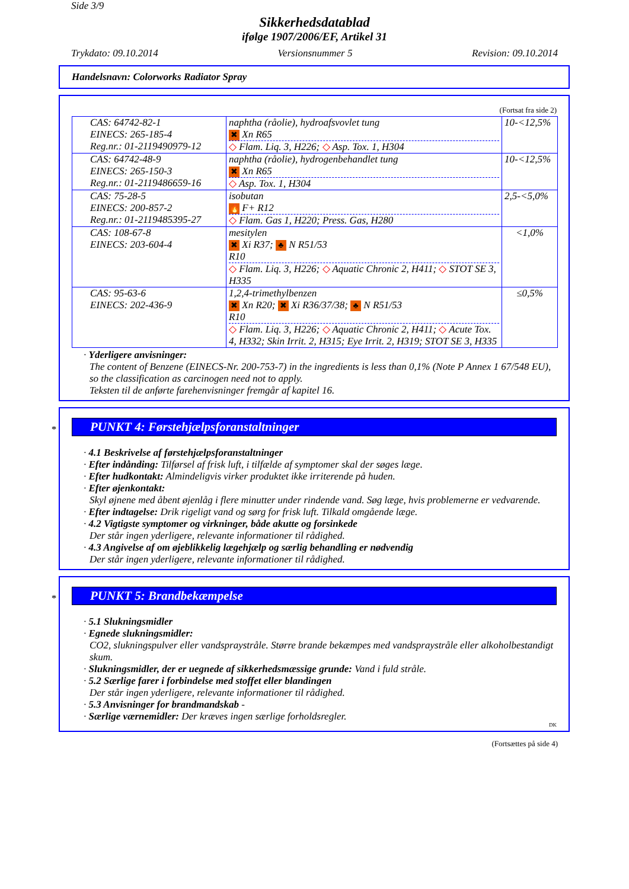Side 3/9
Sikkerhedsdatablad
ifølge 1907/2006/EF, Artikel 31
Trykdato: 09.10.2014 Versionsnummer 5 Revision: 09.10.2014
Handelsnavn: Colorworks Radiator Spray
(Fortsat fra side 2)
| CAS: 64742-82-1 EINECS: 265-185-4 Reg.nr.: 01-2119490979-12 | naphtha (råolie), hydroafsvovlet tung ✖ Xn R65 ◇ Flam. Liq. 3, H226; ◇ Asp. Tox. 1, H304 | 10-<12,5% |
| CAS: 64742-48-9 EINECS: 265-150-3 Reg.nr.: 01-2119486659-16 | naphtha (råolie), hydrogenbehandlet tung ✖ Xn R65 ◇ Asp. Tox. 1, H304 | 10-<12,5% |
| CAS: 75-28-5 EINECS: 200-857-2 Reg.nr.: 01-2119485395-27 | isobutan 🔥 F+ R12 ◇ Flam. Gas 1, H220; Press. Gas, H280 | 2,5-<5,0% |
| CAS: 108-67-8 EINECS: 203-604-4 | mesitylen ✖ Xi R37; ♣ N R51/53 R10 ◇ Flam. Liq. 3, H226; ◇ Aquatic Chronic 2, H411; ◇ STOT SE 3, H335 | <1,0% |
| CAS: 95-63-6 EINECS: 202-436-9 | 1,2,4-trimethylbenzen ✖ Xn R20; ✖ Xi R36/37/38; ♣ N R51/53 R10 ◇ Flam. Liq. 3, H226; ◇ Aquatic Chronic 2, H411; ◇ Acute Tox. 4, H332; Skin Irrit. 2, H315; Eye Irrit. 2, H319; STOT SE 3, H335 | ≤0,5% |
· Yderligere anvisninger:
The content of Benzene (EINECS-Nr. 200-753-7) in the ingredients is less than 0,1% (Note P Annex 1 67/548 EU), so the classification as carcinogen need not to apply.
Teksten til de anførte farehenvisninger fremgår af kapitel 16.
*
PUNKT 4: Førstehjælpsforanstaltninger
· 4.1 Beskrivelse af førstehjælpsforanstaltninger
· Efter indånding: Tilførsel af frisk luft, i tilfælde af symptomer skal der søges læge.
· Efter hudkontakt: Almindeligvis virker produktet ikke irriterende på huden.
· Efter øjenkontakt:
Skyl øjnene med åbent øjenlåg i flere minutter under rindende vand. Søg læge, hvis problemerne er vedvarende.
· Efter indtagelse: Drik rigeligt vand og sørg for frisk luft. Tilkald omgående læge.
· 4.2 Vigtigste symptomer og virkninger, både akutte og forsinkede
Der står ingen yderligere, relevante informationer til rådighed.
· 4.3 Angivelse af om øjeblikkelig lægehjælp og særlig behandling er nødvendig
Der står ingen yderligere, relevante informationer til rådighed.
*
PUNKT 5: Brandbekæmpelse
· 5.1 Slukningsmidler
· Egnede slukningsmidler:
CO2, slukningspulver eller vandspraystråle. Større brande bekæmpes med vandspraystråle eller alkoholbestandigt skum.
· Slukningsmidler, der er uegnede af sikkerhedsmæssige grunde: Vand i fuld stråle.
· 5.2 Særlige farer i forbindelse med stoffet eller blandingen
Der står ingen yderligere, relevante informationer til rådighed.
· 5.3 Anvisninger for brandmandskab -
· Særlige værnemidler: Der kræves ingen særlige forholdsregler.
DK
(Fortsættes på side 4)